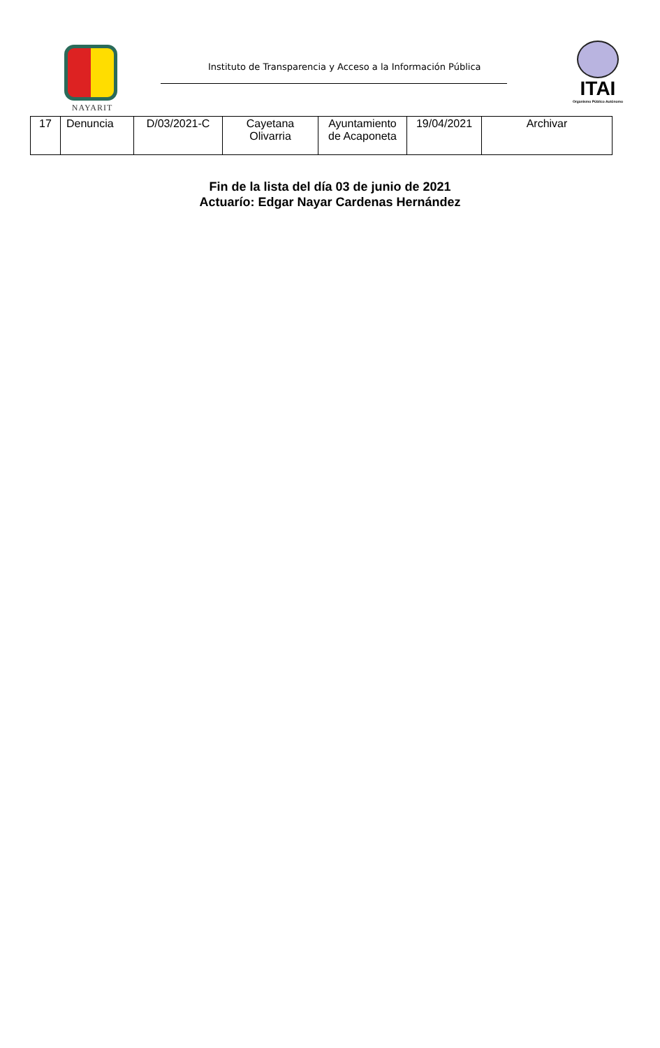NAYARIT
Instituto de Transparencia y Acceso a la Información Pública
ITAI
Organismo Público Autónomo
| 17 | Denuncia | D/03/2021-C | Cayetana Olivarria | Ayuntamiento de Acaponeta | 19/04/2021 | Archivar |
Fin de la lista del día 03 de junio de 2021
Actuarío: Edgar Nayar Cardenas Hernández